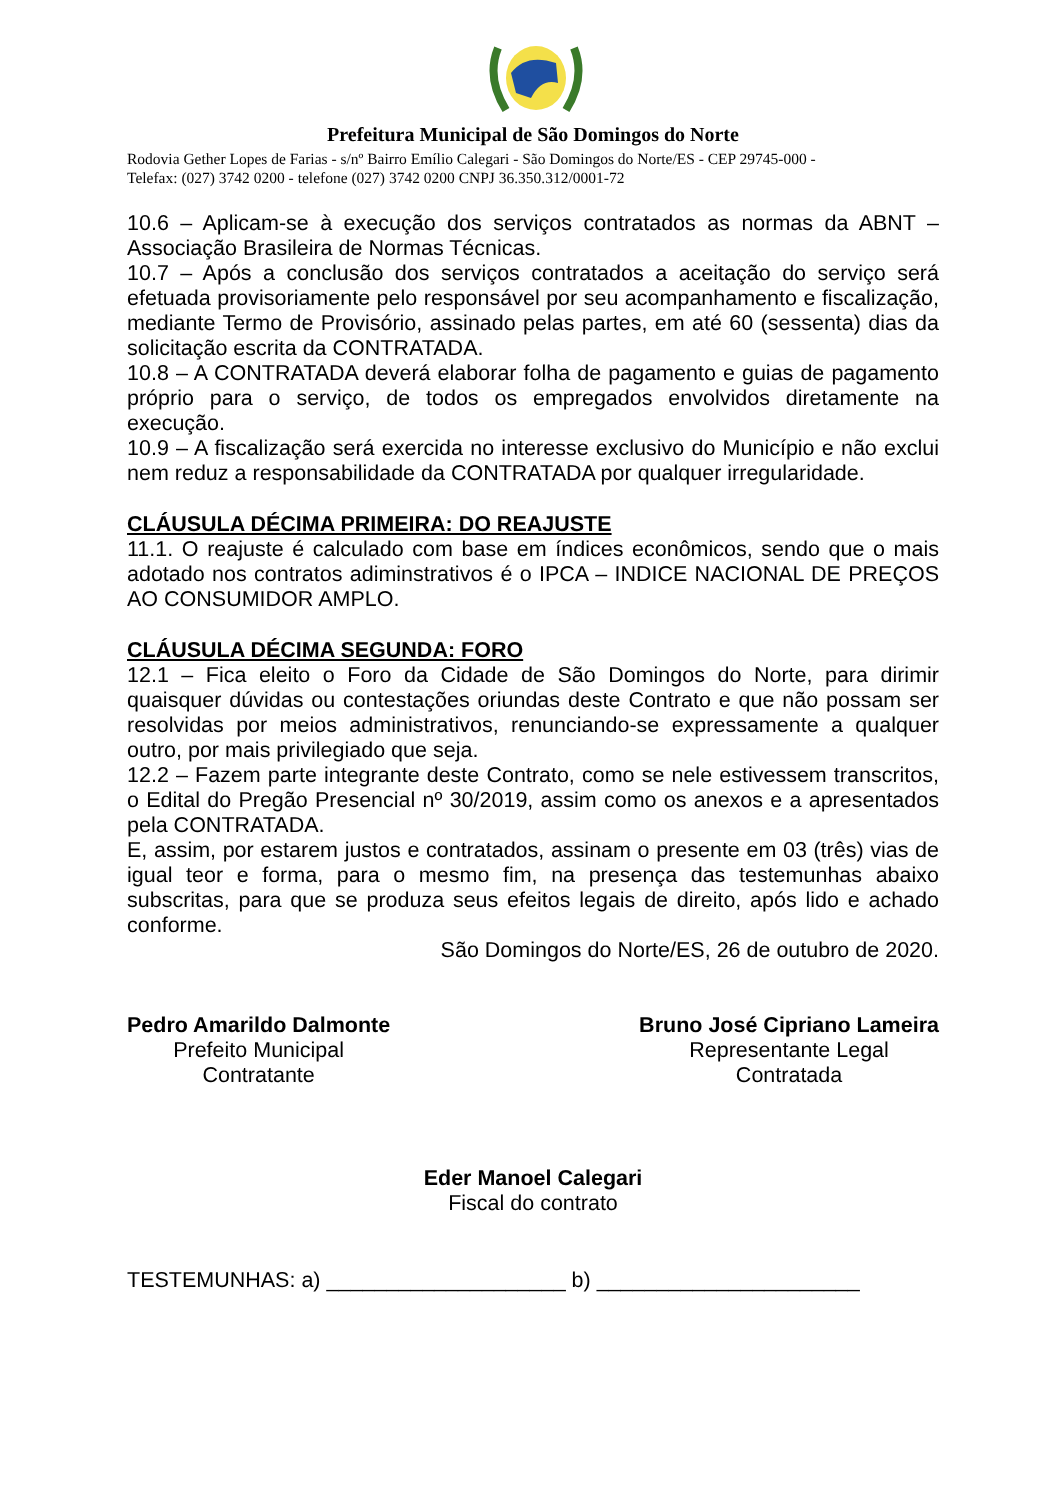Prefeitura Municipal de São Domingos do Norte
Rodovia Gether Lopes de Farias - s/nº Bairro Emílio Calegari - São Domingos do Norte/ES - CEP 29745-000 -
Telefax: (027) 3742 0200 - telefone (027) 3742 0200 CNPJ 36.350.312/0001-72
10.6 – Aplicam-se à execução dos serviços contratados as normas da ABNT – Associação Brasileira de Normas Técnicas.
10.7 – Após a conclusão dos serviços contratados a aceitação do serviço será efetuada provisoriamente pelo responsável por seu acompanhamento e fiscalização, mediante Termo de Provisório, assinado pelas partes, em até 60 (sessenta) dias da solicitação escrita da CONTRATADA.
10.8 – A CONTRATADA deverá elaborar folha de pagamento e guias de pagamento próprio para o serviço, de todos os empregados envolvidos diretamente na execução.
10.9 – A fiscalização será exercida no interesse exclusivo do Município e não exclui nem reduz a responsabilidade da CONTRATADA por qualquer irregularidade.
CLÁUSULA DÉCIMA PRIMEIRA: DO REAJUSTE
11.1. O reajuste é calculado com base em índices econômicos, sendo que o mais adotado nos contratos adiminstrativos é o IPCA – INDICE NACIONAL DE PREÇOS AO CONSUMIDOR AMPLO.
CLÁUSULA DÉCIMA SEGUNDA: FORO
12.1 – Fica eleito o Foro da Cidade de São Domingos do Norte, para dirimir quaisquer dúvidas ou contestações oriundas deste Contrato e que não possam ser resolvidas por meios administrativos, renunciando-se expressamente a qualquer outro, por mais privilegiado que seja.
12.2 – Fazem parte integrante deste Contrato, como se nele estivessem transcritos, o Edital do Pregão Presencial nº 30/2019, assim como os anexos e a apresentados pela CONTRATADA.
E, assim, por estarem justos e contratados, assinam o presente em 03 (três) vias de igual teor e forma, para o mesmo fim, na presença das testemunhas abaixo subscritas, para que se produza seus efeitos legais de direito, após lido e achado conforme.
São Domingos do Norte/ES, 26 de outubro de 2020.
Pedro Amarildo Dalmonte
Prefeito Municipal
Contratante
Bruno José Cipriano Lameira
Representante Legal
Contratada
Eder Manoel Calegari
Fiscal do contrato
TESTEMUNHAS: a) ____________________ b) ______________________